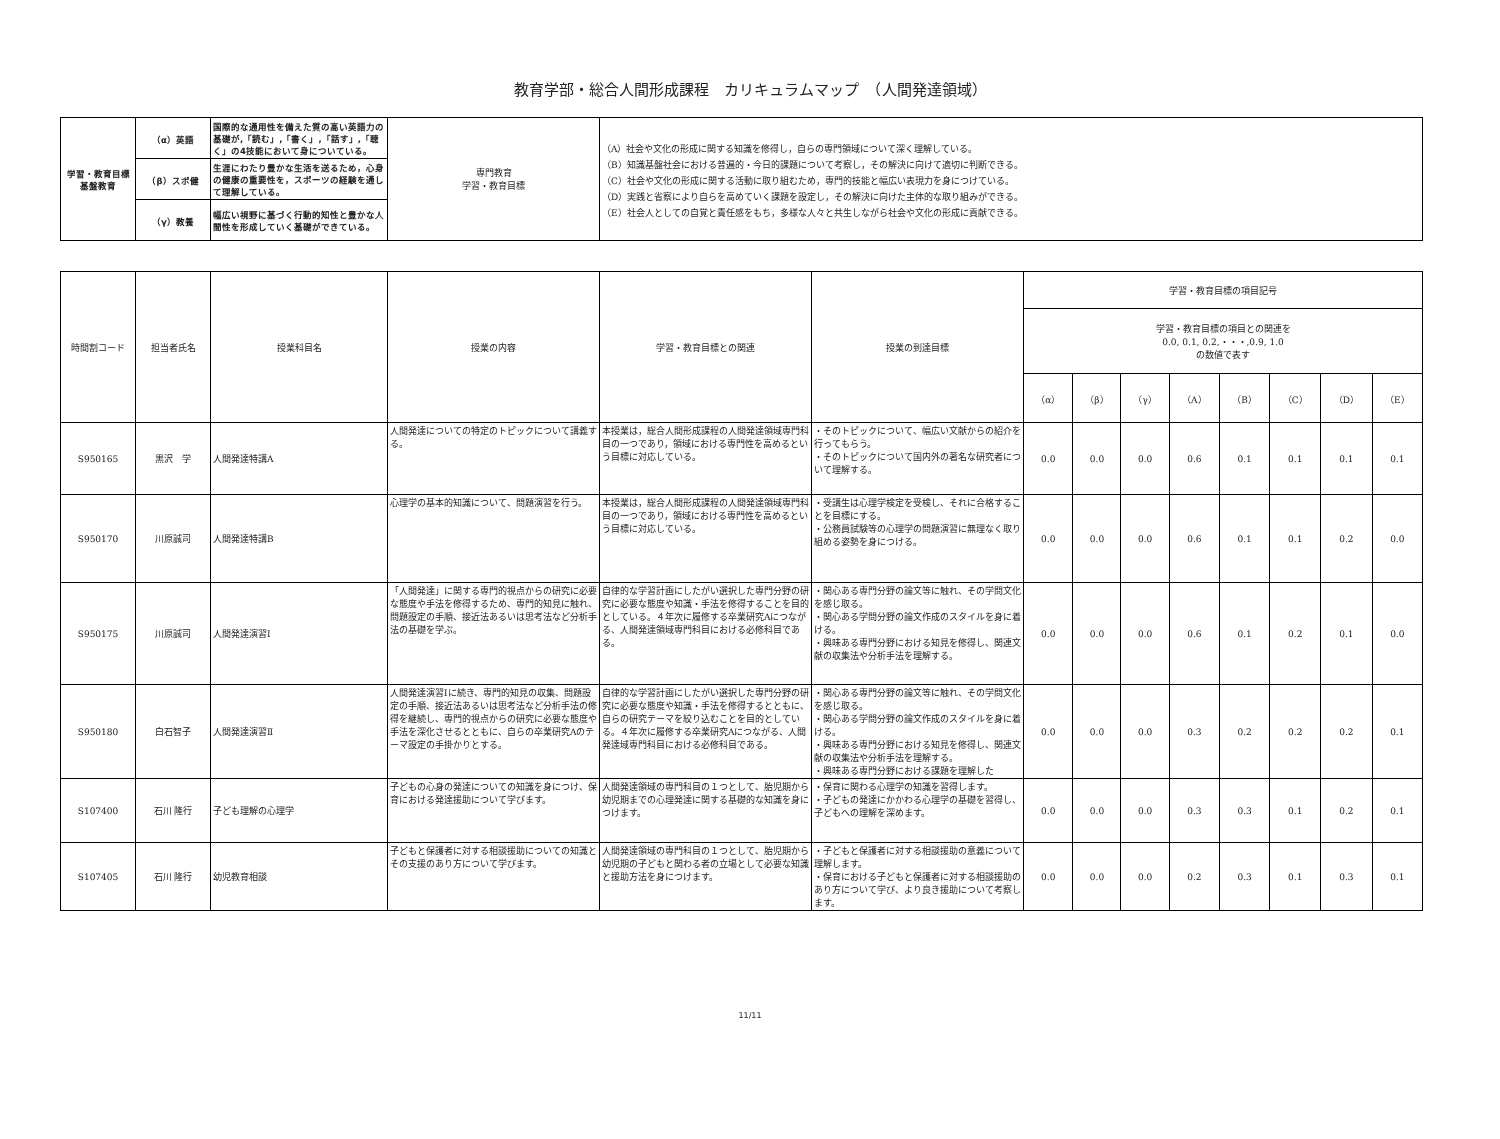教育学部・総合人間形成課程　カリキュラムマップ　（人間発達領域）
| 学習・教育目標 基盤教育 | （α）英語 | 国際的な通用性を備えた質の高い英語力の基礎が,「読む」,「書く」,「話す」,「聴く」の4技能において身についている。 | 専門教育 学習・教育目標 | （A）社会や文化の形成に関する知識を修得し，自らの専門領域について深く理解している。 （B）知識基盤社会における普遍的・今日的課題について考察し，その解決に向けて適切に判断できる。 （C）社会や文化の形成に関する活動に取り組むため，専門的技能と幅広い表現力を身につけている。 （D）実践と省察により自らを高めていく課題を設定し，その解決に向けた主体的な取り組みができる。 （E）社会人としての自覚と責任感をもち，多様な人々と共生しながら社会や文化の形成に貢献できる。 |
| | （β）スポ健 | 生涯にわたり豊かな生活を送るため，心身の健康の重要性を，スポーツの経験を通して理解している。 | | |
| | （γ）教養 | 幅広い視野に基づく行動的知性と豊かな人間性を形成していく基礎ができている。 | | |
| 時間割コード | 担当者氏名 | 授業科目名 | 授業の内容 | 学習・教育目標との関連 | 授業の到達目標 | 学習・教育目標の項目記号 | | | | | | | |
| --- | --- | --- | --- | --- | --- | --- | --- | --- | --- | --- | --- | --- | --- |
| | | | | | | 学習・教育目標の項目との関連を 0.0, 0.1, 0.2,・・・,0.9, 1.0 の数値で表す | | | | | | | |
| | | | | | | （α） | （β） | （γ） | （A） | （B） | （C） | （D） | （E） |
| S950165 | 黒沢 学 | 人間発達特講A | 人間発達についての特定のトピックについて講義する。 | 本授業は，総合人間形成課程の人間発達領域専門科目の一つであり，領域における専門性を高めるという目標に対応している。 | ・そのトピックについて、幅広い文献からの紹介を行ってもらう。 ・そのトピックについて国内外の著名な研究者について理解する。 | 0.0 | 0.0 | 0.0 | 0.6 | 0.1 | 0.1 | 0.1 | 0.1 |
| S950170 | 川原誠司 | 人間発達特講B | 心理学の基本的知識について、問題演習を行う。 | 本授業は，総合人間形成課程の人間発達領域専門科目の一つであり，領域における専門性を高めるという目標に対応している。 | ・受講生は心理学検定を受検し、それに合格することを目標にする。 ・公務員試験等の心理学の問題演習に無理なく取り組める姿勢を身につける。 | 0.0 | 0.0 | 0.0 | 0.6 | 0.1 | 0.1 | 0.2 | 0.0 |
| S950175 | 川原誠司 | 人間発達演習Ⅰ | 「人間発達」に関する専門的視点からの研究に必要な態度や手法を修得するため、専門的知見に触れ、問題設定の手順、接近法あるいは思考法など分析手法の基礎を学ぶ。 | 自律的な学習計画にしたがい選択した専門分野の研究に必要な態度や知識・手法を修得することを目的としている。４年次に履修する卒業研究Aにつながる、人間発達領域専門科目における必修科目である。 | ・関心ある専門分野の論文等に触れ、その学問文化を感じ取る。 ・関心ある学問分野の論文作成のスタイルを身に着ける。 ・興味ある専門分野における知見を修得し、関連文献の収集法や分析手法を理解する。 | 0.0 | 0.0 | 0.0 | 0.6 | 0.1 | 0.2 | 0.1 | 0.0 |
| S950180 | 白石智子 | 人間発達演習Ⅱ | 人間発達演習Ⅰに続き、専門的知見の収集、問題設定の手順、接近法あるいは思考法など分析手法の修得を継続し、専門的視点からの研究に必要な態度や手法を深化させるとともに、自らの卒業研究Aのテーマ設定の手掛かりとする。 | 自律的な学習計画にしたがい選択した専門分野の研究に必要な態度や知識・手法を修得するとともに、自らの研究テーマを絞り込むことを目的としている。４年次に履修する卒業研究Aにつながる、人間発達域専門科目における必修科目である。 | ・関心ある専門分野の論文等に触れ、その学問文化を感じ取る。 ・関心ある学問分野の論文作成のスタイルを身に着ける。 ・興味ある専門分野における知見を修得し、関連文献の収集法や分析手法を理解する。 ・興味ある専門分野における課題を理解した | 0.0 | 0.0 | 0.0 | 0.3 | 0.2 | 0.2 | 0.2 | 0.1 |
| S107400 | 石川 隆行 | 子ども理解の心理学 | 子どもの心身の発達についての知識を身につけ、保育における発達援助について学びます。 | 人間発達領域の専門科目の１つとして、胎児期から幼児期までの心理発達に関する基礎的な知識を身につけます。 | ・保育に関わる心理学の知識を習得します。 ・子どもの発達にかかわる心理学の基礎を習得し、子どもへの理解を深めます。 | 0.0 | 0.0 | 0.0 | 0.3 | 0.3 | 0.1 | 0.2 | 0.1 |
| S107405 | 石川 隆行 | 幼児教育相談 | 子どもと保護者に対する相談援助についての知識とその支援のあり方について学びます。 | 人間発達領域の専門科目の１つとして、胎児期から幼児期の子どもと関わる者の立場として必要な知識と援助方法を身につけます。 | ・子どもと保護者に対する相談援助の意義について理解します。 ・保育における子どもと保護者に対する相談援助のあり方について学び、より良き援助について考察します。 | 0.0 | 0.0 | 0.0 | 0.2 | 0.3 | 0.1 | 0.3 | 0.1 |
11/11